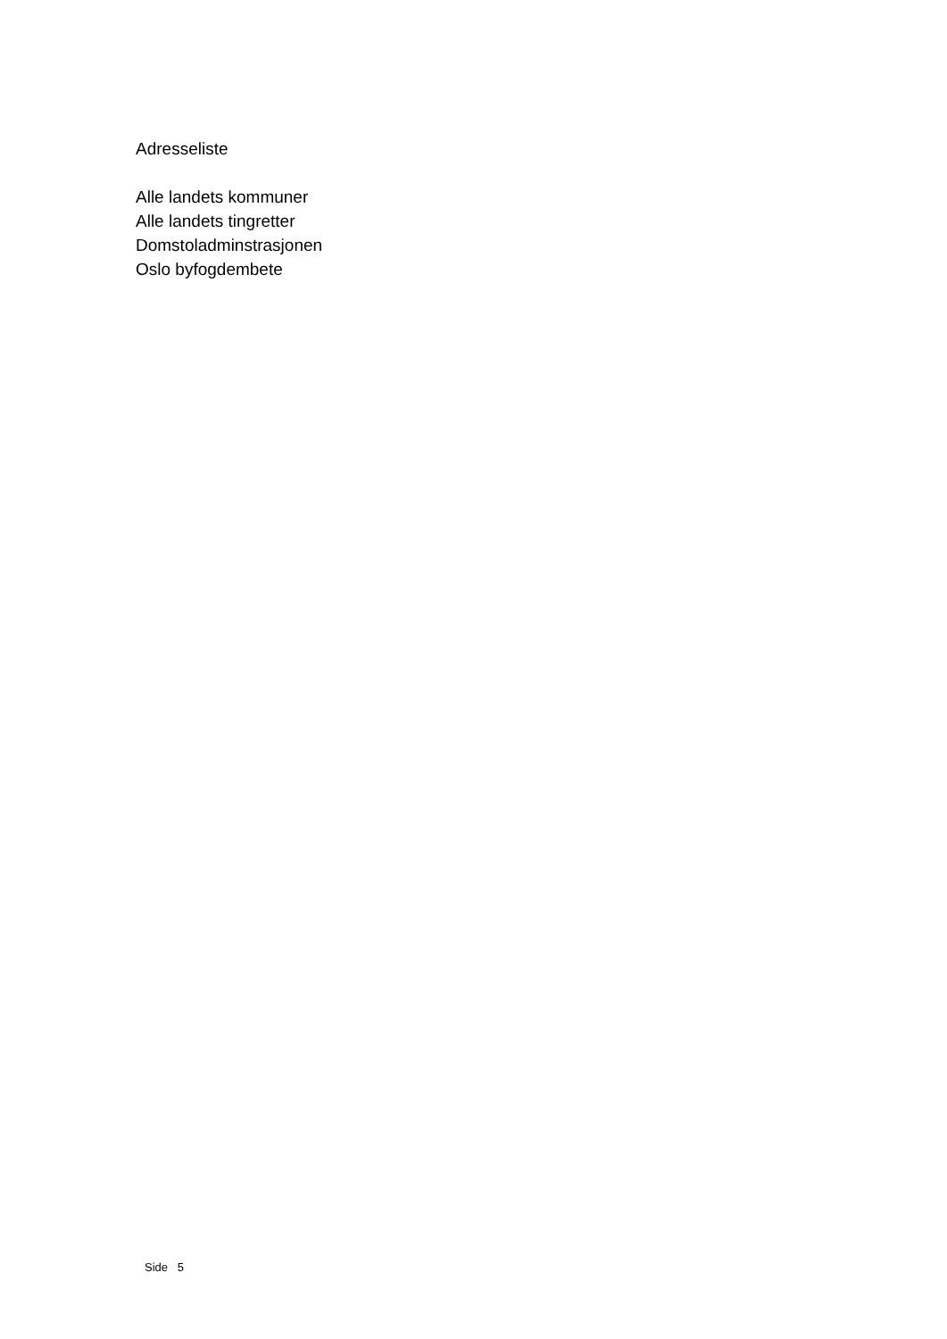Adresseliste
Alle landets kommuner
Alle landets tingretter
Domstoladminstrasjonen
Oslo byfogdembete
Side 5